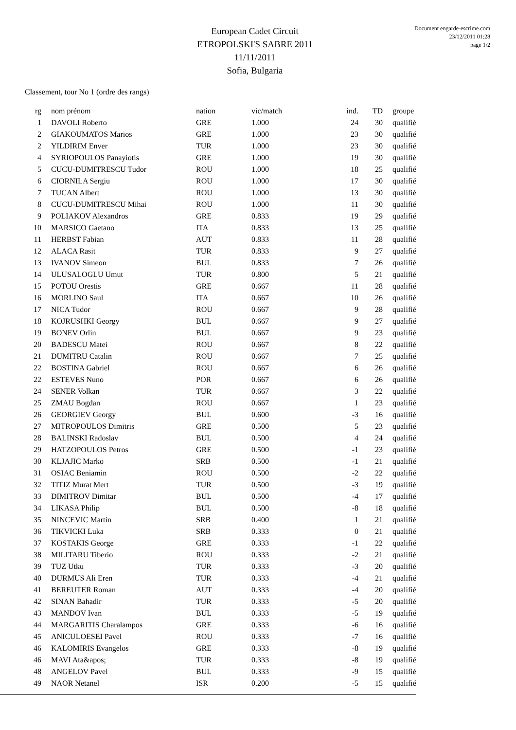European Cadet Circuit
ETROPOLSKI'S SABRE 2011
11/11/2011
Sofia, Bulgaria
Document engarde-escrime.com
23/12/2011 01:28
page 1/2
Classement, tour No 1 (ordre des rangs)
| rg | nom prénom | nation | vic/match | ind. | TD | groupe |
| --- | --- | --- | --- | --- | --- | --- |
| 1 | DAVOLI Roberto | GRE | 1.000 | 24 | 30 | qualifié |
| 2 | GIAKOUMATOS Marios | GRE | 1.000 | 23 | 30 | qualifié |
| 2 | YILDIRIM Enver | TUR | 1.000 | 23 | 30 | qualifié |
| 4 | SYRIOPOULOS Panayiotis | GRE | 1.000 | 19 | 30 | qualifié |
| 5 | CUCU-DUMITRESCU Tudor | ROU | 1.000 | 18 | 25 | qualifié |
| 6 | CIORNILA Sergiu | ROU | 1.000 | 17 | 30 | qualifié |
| 7 | TUCAN Albert | ROU | 1.000 | 13 | 30 | qualifié |
| 8 | CUCU-DUMITRESCU Mihai | ROU | 1.000 | 11 | 30 | qualifié |
| 9 | POLIAKOV Alexandros | GRE | 0.833 | 19 | 29 | qualifié |
| 10 | MARSICO Gaetano | ITA | 0.833 | 13 | 25 | qualifié |
| 11 | HERBST Fabian | AUT | 0.833 | 11 | 28 | qualifié |
| 12 | ALACA Rasit | TUR | 0.833 | 9 | 27 | qualifié |
| 13 | IVANOV Simeon | BUL | 0.833 | 7 | 26 | qualifié |
| 14 | ULUSALOGLU Umut | TUR | 0.800 | 5 | 21 | qualifié |
| 15 | POTOU Orestis | GRE | 0.667 | 11 | 28 | qualifié |
| 16 | MORLINO Saul | ITA | 0.667 | 10 | 26 | qualifié |
| 17 | NICA Tudor | ROU | 0.667 | 9 | 28 | qualifié |
| 18 | KOJRUSHKI Georgy | BUL | 0.667 | 9 | 27 | qualifié |
| 19 | BONEV Orlin | BUL | 0.667 | 9 | 23 | qualifié |
| 20 | BADESCU Matei | ROU | 0.667 | 8 | 22 | qualifié |
| 21 | DUMITRU Catalin | ROU | 0.667 | 7 | 25 | qualifié |
| 22 | BOSTINA Gabriel | ROU | 0.667 | 6 | 26 | qualifié |
| 22 | ESTEVES Nuno | POR | 0.667 | 6 | 26 | qualifié |
| 24 | SENER Volkan | TUR | 0.667 | 3 | 22 | qualifié |
| 25 | ZMAU Bogdan | ROU | 0.667 | 1 | 23 | qualifié |
| 26 | GEORGIEV Georgy | BUL | 0.600 | -3 | 16 | qualifié |
| 27 | MITROPOULOS Dimitris | GRE | 0.500 | 5 | 23 | qualifié |
| 28 | BALINSKI Radoslav | BUL | 0.500 | 4 | 24 | qualifié |
| 29 | HATZOPOULOS Petros | GRE | 0.500 | -1 | 23 | qualifié |
| 30 | KLJAJIC Marko | SRB | 0.500 | -1 | 21 | qualifié |
| 31 | OSIAC Beniamin | ROU | 0.500 | -2 | 22 | qualifié |
| 32 | TITIZ Murat Mert | TUR | 0.500 | -3 | 19 | qualifié |
| 33 | DIMITROV Dimitar | BUL | 0.500 | -4 | 17 | qualifié |
| 34 | LIKASA Philip | BUL | 0.500 | -8 | 18 | qualifié |
| 35 | NINCEVIC Martin | SRB | 0.400 | 1 | 21 | qualifié |
| 36 | TIKVICKI Luka | SRB | 0.333 | 0 | 21 | qualifié |
| 37 | KOSTAKIS George | GRE | 0.333 | -1 | 22 | qualifié |
| 38 | MILITARU Tiberio | ROU | 0.333 | -2 | 21 | qualifié |
| 39 | TUZ Utku | TUR | 0.333 | -3 | 20 | qualifié |
| 40 | DURMUS Ali Eren | TUR | 0.333 | -4 | 21 | qualifié |
| 41 | BEREUTER Roman | AUT | 0.333 | -4 | 20 | qualifié |
| 42 | SINAN Bahadir | TUR | 0.333 | -5 | 20 | qualifié |
| 43 | MANDOV Ivan | BUL | 0.333 | -5 | 19 | qualifié |
| 44 | MARGARITIS Charalampos | GRE | 0.333 | -6 | 16 | qualifié |
| 45 | ANICULOESEI Pavel | ROU | 0.333 | -7 | 16 | qualifié |
| 46 | KALOMIRIS Evangelos | GRE | 0.333 | -8 | 19 | qualifié |
| 46 | MAVI Ata&apos; | TUR | 0.333 | -8 | 19 | qualifié |
| 48 | ANGELOV Pavel | BUL | 0.333 | -9 | 15 | qualifié |
| 49 | NAOR Netanel | ISR | 0.200 | -5 | 15 | qualifié |